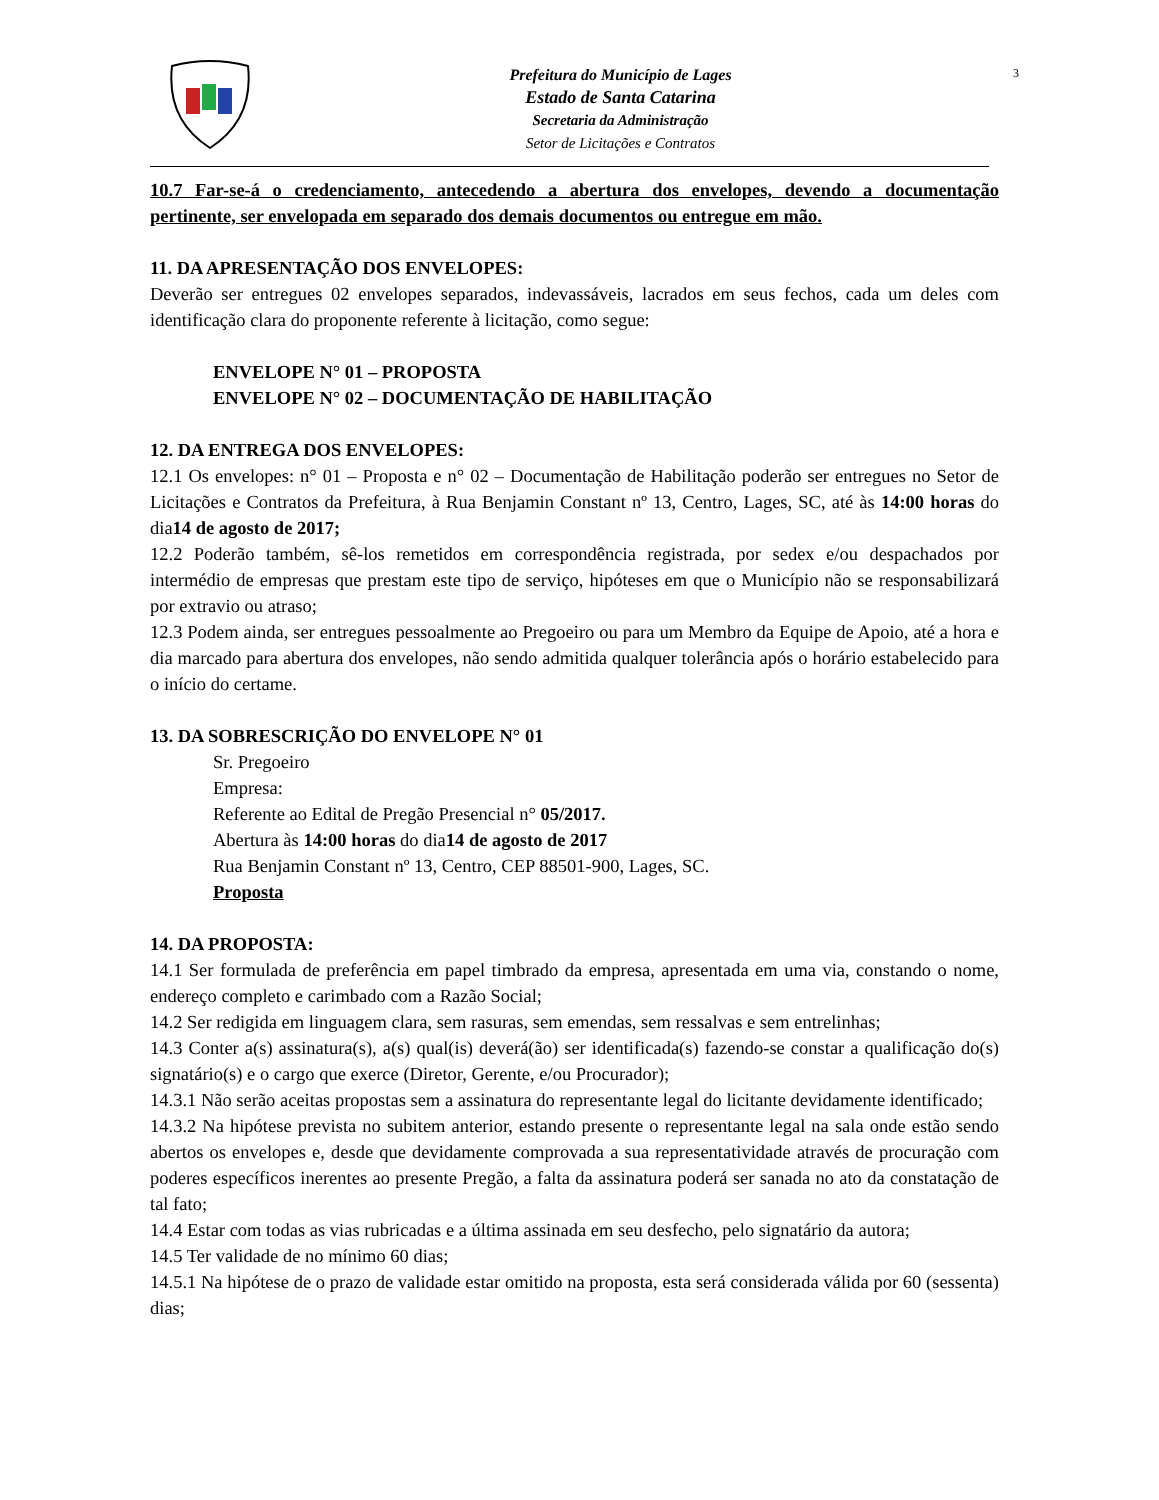Prefeitura do Município de Lages
Estado de Santa Catarina
Secretaria da Administração
Setor de Licitações e Contratos
3
10.7 Far-se-á o credenciamento, antecedendo a abertura dos envelopes, devendo a documentação pertinente, ser envelopada em separado dos demais documentos ou entregue em mão.
11. DA APRESENTAÇÃO DOS ENVELOPES:
Deverão ser entregues 02 envelopes separados, indevassáveis, lacrados em seus fechos, cada um deles com identificação clara do proponente referente à licitação, como segue:
ENVELOPE N° 01 – PROPOSTA
ENVELOPE N° 02 – DOCUMENTAÇÃO DE HABILITAÇÃO
12. DA ENTREGA DOS ENVELOPES:
12.1 Os envelopes: n° 01 – Proposta e n° 02 – Documentação de Habilitação poderão ser entregues no Setor de Licitações e Contratos da Prefeitura, à Rua Benjamin Constant nº 13, Centro, Lages, SC, até às 14:00 horas do dia14 de agosto de 2017;
12.2 Poderão também, sê-los remetidos em correspondência registrada, por sedex e/ou despachados por intermédio de empresas que prestam este tipo de serviço, hipóteses em que o Município não se responsabilizará por extravio ou atraso;
12.3 Podem ainda, ser entregues pessoalmente ao Pregoeiro ou para um Membro da Equipe de Apoio, até a hora e dia marcado para abertura dos envelopes, não sendo admitida qualquer tolerância após o horário estabelecido para o início do certame.
13. DA SOBRESCRIÇÃO DO ENVELOPE N° 01
Sr. Pregoeiro
Empresa:
Referente ao Edital de Pregão Presencial n° 05/2017.
Abertura às 14:00 horas do dia14 de agosto de 2017
Rua Benjamin Constant nº 13, Centro, CEP 88501-900, Lages, SC.
Proposta
14. DA PROPOSTA:
14.1 Ser formulada de preferência em papel timbrado da empresa, apresentada em uma via, constando o nome, endereço completo e carimbado com a Razão Social;
14.2 Ser redigida em linguagem clara, sem rasuras, sem emendas, sem ressalvas e sem entrelinhas;
14.3 Conter a(s) assinatura(s), a(s) qual(is) deverá(ão) ser identificada(s) fazendo-se constar a qualificação do(s) signatário(s) e o cargo que exerce (Diretor, Gerente, e/ou Procurador);
14.3.1 Não serão aceitas propostas sem a assinatura do representante legal do licitante devidamente identificado;
14.3.2 Na hipótese prevista no subitem anterior, estando presente o representante legal na sala onde estão sendo abertos os envelopes e, desde que devidamente comprovada a sua representatividade através de procuração com poderes específicos inerentes ao presente Pregão, a falta da assinatura poderá ser sanada no ato da constatação de tal fato;
14.4 Estar com todas as vias rubricadas e a última assinada em seu desfecho, pelo signatário da autora;
14.5 Ter validade de no mínimo 60 dias;
14.5.1 Na hipótese de o prazo de validade estar omitido na proposta, esta será considerada válida por 60 (sessenta) dias;